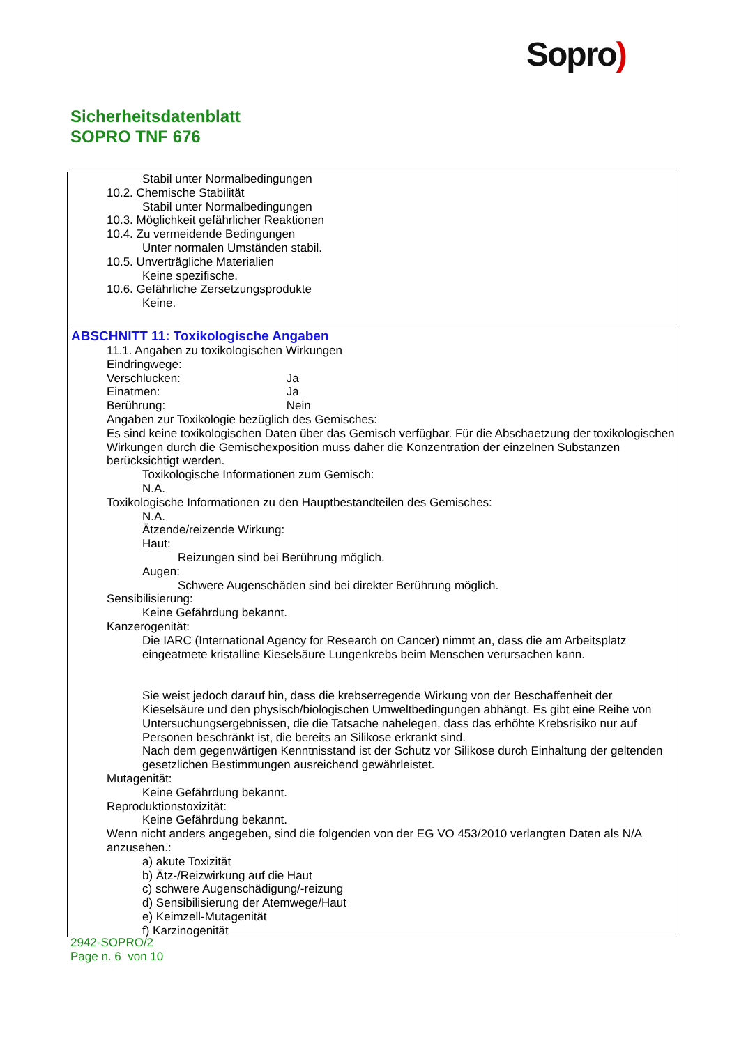Sopro)
Sicherheitsdatenblatt
SOPRO TNF 676
Stabil unter Normalbedingungen
10.2. Chemische Stabilität
Stabil unter Normalbedingungen
10.3. Möglichkeit gefährlicher Reaktionen
10.4. Zu vermeidende Bedingungen
Unter normalen Umständen stabil.
10.5. Unverträgliche Materialien
Keine spezifische.
10.6. Gefährliche Zersetzungsprodukte
Keine.
ABSCHNITT 11: Toxikologische Angaben
11.1. Angaben zu toxikologischen Wirkungen
Eindringwege:
Verschlucken: Ja
Einatmen: Ja
Berührung: Nein
Angaben zur Toxikologie bezüglich des Gemisches:
Es sind keine toxikologischen Daten über das Gemisch verfügbar. Für die Abschaetzung der toxikologischen Wirkungen durch die Gemischexposition muss daher die Konzentration der einzelnen Substanzen berücksichtigt werden.
Toxikologische Informationen zum Gemisch:
N.A.
Toxikologische Informationen zu den Hauptbestandteilen des Gemisches:
N.A.
Ätzende/reizende Wirkung:
Haut:
Reizungen sind bei Berührung möglich.
Augen:
Schwere Augenschäden sind bei direkter Berührung möglich.
Sensibilisierung:
Keine Gefährdung bekannt.
Kanzerogenität:
Die IARC (International Agency for Research on Cancer) nimmt an, dass die am Arbeitsplatz eingeatmete kristalline Kieselsäure Lungenkrebs beim Menschen verursachen kann.
Sie weist jedoch darauf hin, dass die krebserregende Wirkung von der Beschaffenheit der Kieselsäure und den physisch/biologischen Umweltbedingungen abhängt. Es gibt eine Reihe von Untersuchungsergebnissen, die die Tatsache nahelegen, dass das erhöhte Krebsrisiko nur auf Personen beschränkt ist, die bereits an Silikose erkrankt sind.
Nach dem gegenwärtigen Kenntnisstand ist der Schutz vor Silikose durch Einhaltung der geltenden gesetzlichen Bestimmungen ausreichend gewährleistet.
Mutagenität:
Keine Gefährdung bekannt.
Reproduktionstoxizität:
Keine Gefährdung bekannt.
Wenn nicht anders angegeben, sind die folgenden von der EG VO 453/2010 verlangten Daten als N/A anzusehen.:
a) akute Toxizität
b) Ätz-/Reizwirkung auf die Haut
c) schwere Augenschädigung/-reizung
d) Sensibilisierung der Atemwege/Haut
e) Keimzell-Mutagenität
f) Karzinogenität
2942-SOPRO/2
Page n. 6 von 10